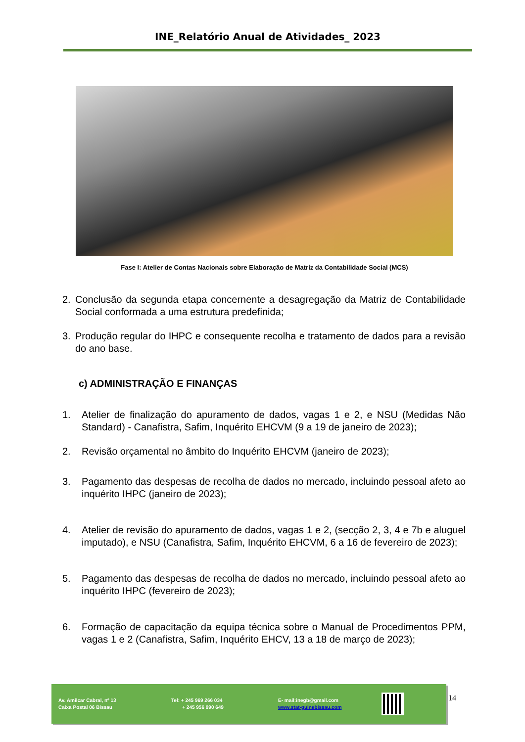INE_Relatório Anual de Atividades_ 2023
Fase I: Atelier de Contas Nacionais sobre Elaboração de Matriz da Contabilidade Social (MCS)
2. Conclusão da segunda etapa concernente a desagregação da Matriz de Contabilidade Social conformada a uma estrutura predefinida;
3. Produção regular do IHPC e consequente recolha e tratamento de dados para a revisão do ano base.
c) ADMINISTRAÇÃO E FINANÇAS
1. Atelier de finalização do apuramento de dados, vagas 1 e 2, e NSU (Medidas Não Standard) - Canafistra, Safim, Inquérito EHCVM (9 a 19 de janeiro de 2023);
2. Revisão orçamental no âmbito do Inquérito EHCVM (janeiro de 2023);
3. Pagamento das despesas de recolha de dados no mercado, incluindo pessoal afeto ao inquérito IHPC (janeiro de 2023);
4. Atelier de revisão do apuramento de dados, vagas 1 e 2, (secção 2, 3, 4 e 7b e aluguel imputado), e NSU (Canafistra, Safim, Inquérito EHCVM, 6 a 16 de fevereiro de 2023);
5. Pagamento das despesas de recolha de dados no mercado, incluindo pessoal afeto ao inquérito IHPC (fevereiro de 2023);
6. Formação de capacitação da equipa técnica sobre o Manual de Procedimentos PPM, vagas 1 e 2 (Canafistra, Safim, Inquérito EHCV, 13 a 18 de março de 2023);
Av. Amílcar Cabral, nº 13
Caixa Postal 06 Bissau
Tel: + 245 969 266 034
+ 245 956 990 649
E- mail:inegb@gmail.com
www.stat-guinebissau.com
14